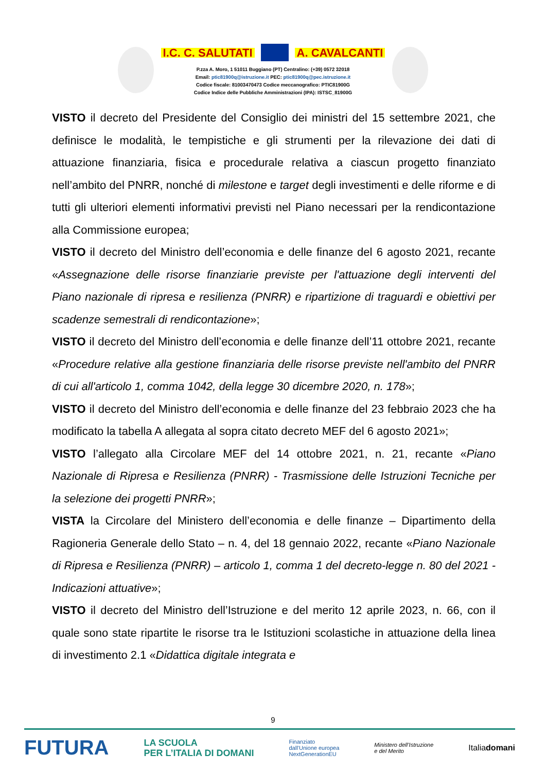I.C. C. SALUTATI A. CAVALCANTI
P.zza A. Moro, 1 51011 Buggiano (PT) Centralino: (+39) 0572 32018
Email: ptic81900q@istruzione.it PEC: ptic81900q@pec.istruzione.it
Codice fiscale: 81003470473 Codice meccanografico: PTIC81900G
Codice Indice delle Pubbliche Amministrazioni (IPA): ISTSC_81900G
VISTO il decreto del Presidente del Consiglio dei ministri del 15 settembre 2021, che definisce le modalità, le tempistiche e gli strumenti per la rilevazione dei dati di attuazione finanziaria, fisica e procedurale relativa a ciascun progetto finanziato nell’ambito del PNRR, nonché di milestone e target degli investimenti e delle riforme e di tutti gli ulteriori elementi informativi previsti nel Piano necessari per la rendicontazione alla Commissione europea;
VISTO il decreto del Ministro dell’economia e delle finanze del 6 agosto 2021, recante «Assegnazione delle risorse finanziarie previste per l'attuazione degli interventi del Piano nazionale di ripresa e resilienza (PNRR) e ripartizione di traguardi e obiettivi per scadenze semestrali di rendicontazione»;
VISTO il decreto del Ministro dell’economia e delle finanze dell’11 ottobre 2021, recante «Procedure relative alla gestione finanziaria delle risorse previste nell'ambito del PNRR di cui all'articolo 1, comma 1042, della legge 30 dicembre 2020, n. 178»;
VISTO il decreto del Ministro dell’economia e delle finanze del 23 febbraio 2023 che ha modificato la tabella A allegata al sopra citato decreto MEF del 6 agosto 2021»;
VISTO l’allegato alla Circolare MEF del 14 ottobre 2021, n. 21, recante «Piano Nazionale di Ripresa e Resilienza (PNRR) - Trasmissione delle Istruzioni Tecniche per la selezione dei progetti PNRR»;
VISTA la Circolare del Ministero dell’economia e delle finanze – Dipartimento della Ragioneria Generale dello Stato – n. 4, del 18 gennaio 2022, recante «Piano Nazionale di Ripresa e Resilienza (PNRR) – articolo 1, comma 1 del decreto-legge n. 80 del 2021 - Indicazioni attuative»;
VISTO il decreto del Ministro dell’Istruzione e del merito 12 aprile 2023, n. 66, con il quale sono state ripartite le risorse tra le Istituzioni scolastiche in attuazione della linea di investimento 2.1 «Didattica digitale integrata e
9
FUTURA LA SCUOLA
PER L’ITALIA DI DOMANI Finanziato
dall’Unione europea
NextGenerationEU Ministero dell’Istruzione
e del Merito Italiadomani